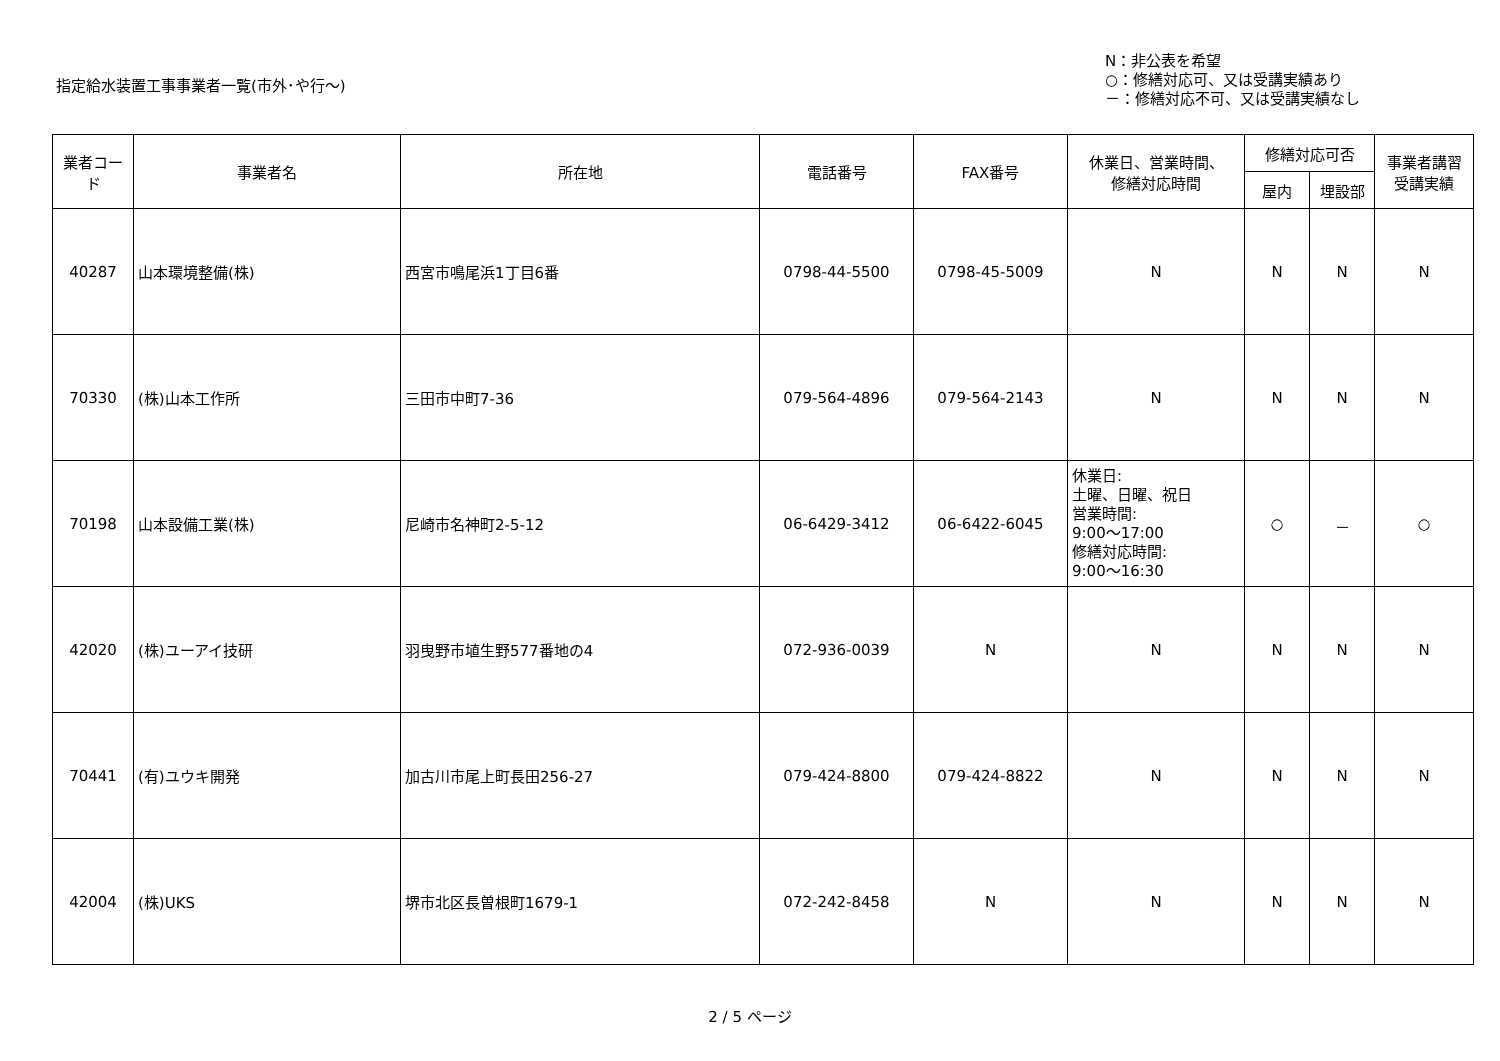指定給水装置工事事業者一覧(市外･や行～)
N：非公表を希望
○：修繕対応可、又は受講実績あり
－：修繕対応不可、又は受講実績なし
| 業者コード | 事業者名 | 所在地 | 電話番号 | FAX番号 | 休業日、営業時間、 修繕対応時間 | 修繕対応可否 | | 事業者講習 受講実績 |
| --- | --- | --- | --- | --- | --- | --- | --- | --- |
| | | | | | | 屋内 | 埋設部 | |
| 40287 | 山本環境整備(株) | 西宮市鳴尾浜1丁目6番 | 0798-44-5500 | 0798-45-5009 | N | N | N | N |
| 70330 | (株)山本工作所 | 三田市中町7-36 | 079-564-4896 | 079-564-2143 | N | N | N | N |
| 70198 | 山本設備工業(株) | 尼崎市名神町2-5-12 | 06-6429-3412 | 06-6422-6045 | 休業日: 土曜、日曜、祝日 営業時間: 9:00～17:00 修繕対応時間: 9:00～16:30 | ○ | － | ○ |
| 42020 | (株)ユーアイ技研 | 羽曳野市埴生野577番地の4 | 072-936-0039 | N | N | N | N | N |
| 70441 | (有)ユウキ開発 | 加古川市尾上町長田256-27 | 079-424-8800 | 079-424-8822 | N | N | N | N |
| 42004 | (株)UKS | 堺市北区長曽根町1679-1 | 072-242-8458 | N | N | N | N | N |
2 / 5 ページ